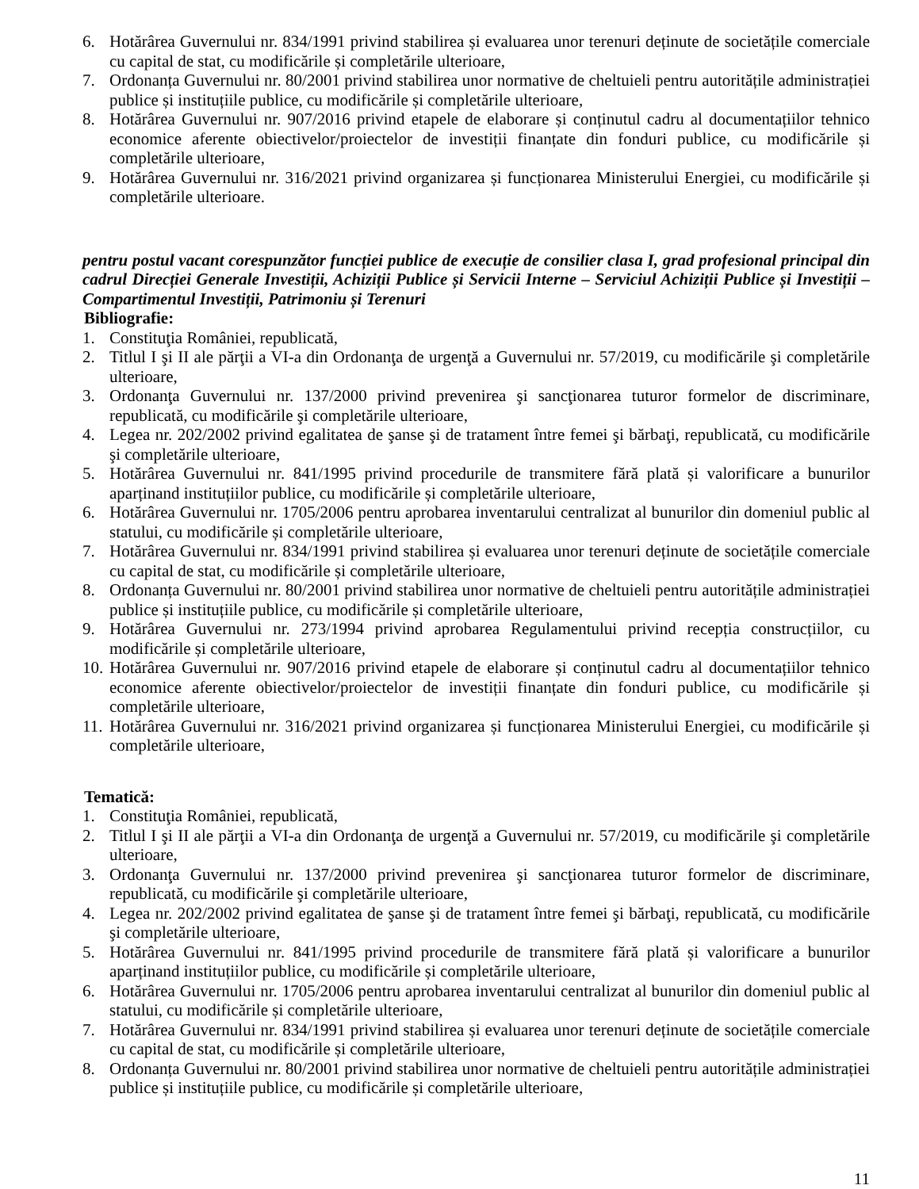6. Hotărârea Guvernului nr. 834/1991 privind stabilirea și evaluarea unor terenuri deținute de societățile comerciale cu capital de stat, cu modificările și completările ulterioare,
7. Ordonanța Guvernului nr. 80/2001 privind stabilirea unor normative de cheltuieli pentru autoritățile administrației publice și instituțiile publice, cu modificările și completările ulterioare,
8. Hotărârea Guvernului nr. 907/2016 privind etapele de elaborare și conținutul cadru al documentațiilor tehnico economice aferente obiectivelor/proiectelor de investiții finanțate din fonduri publice, cu modificările și completările ulterioare,
9. Hotărârea Guvernului nr. 316/2021 privind organizarea și funcționarea Ministerului Energiei, cu modificările și completările ulterioare.
pentru postul vacant corespunzător funcției publice de execuție de consilier clasa I, grad profesional principal din cadrul Direcției Generale Investiții, Achiziții Publice și Servicii Interne – Serviciul Achiziții Publice și Investiții – Compartimentul Investiții, Patrimoniu și Terenuri
Bibliografie:
1. Constituţia României, republicată,
2. Titlul I şi II ale părţii a VI-a din Ordonanţa de urgenţă a Guvernului nr. 57/2019, cu modificările şi completările ulterioare,
3. Ordonanţa Guvernului nr. 137/2000 privind prevenirea şi sancţionarea tuturor formelor de discriminare, republicată, cu modificările şi completările ulterioare,
4. Legea nr. 202/2002 privind egalitatea de şanse şi de tratament între femei şi bărbaţi, republicată, cu modificările şi completările ulterioare,
5. Hotărârea Guvernului nr. 841/1995 privind procedurile de transmitere fără plată și valorificare a bunurilor aparținand instituțiilor publice, cu modificările și completările ulterioare,
6. Hotărârea Guvernului nr. 1705/2006 pentru aprobarea inventarului centralizat al bunurilor din domeniul public al statului, cu modificările și completările ulterioare,
7. Hotărârea Guvernului nr. 834/1991 privind stabilirea și evaluarea unor terenuri deținute de societățile comerciale cu capital de stat, cu modificările și completările ulterioare,
8. Ordonanța Guvernului nr. 80/2001 privind stabilirea unor normative de cheltuieli pentru autoritățile administrației publice și instituțiile publice, cu modificările și completările ulterioare,
9. Hotărârea Guvernului nr. 273/1994 privind aprobarea Regulamentului privind recepția construcțiilor, cu modificările și completările ulterioare,
10. Hotărârea Guvernului nr. 907/2016 privind etapele de elaborare și conținutul cadru al documentațiilor tehnico economice aferente obiectivelor/proiectelor de investiții finanțate din fonduri publice, cu modificările și completările ulterioare,
11. Hotărârea Guvernului nr. 316/2021 privind organizarea și funcționarea Ministerului Energiei, cu modificările și completările ulterioare,
Tematică:
1. Constituţia României, republicată,
2. Titlul I şi II ale părţii a VI-a din Ordonanţa de urgenţă a Guvernului nr. 57/2019, cu modificările şi completările ulterioare,
3. Ordonanţa Guvernului nr. 137/2000 privind prevenirea şi sancţionarea tuturor formelor de discriminare, republicată, cu modificările şi completările ulterioare,
4. Legea nr. 202/2002 privind egalitatea de şanse şi de tratament între femei şi bărbaţi, republicată, cu modificările şi completările ulterioare,
5. Hotărârea Guvernului nr. 841/1995 privind procedurile de transmitere fără plată și valorificare a bunurilor aparținand instituțiilor publice, cu modificările și completările ulterioare,
6. Hotărârea Guvernului nr. 1705/2006 pentru aprobarea inventarului centralizat al bunurilor din domeniul public al statului, cu modificările și completările ulterioare,
7. Hotărârea Guvernului nr. 834/1991 privind stabilirea și evaluarea unor terenuri deținute de societățile comerciale cu capital de stat, cu modificările și completările ulterioare,
8. Ordonanța Guvernului nr. 80/2001 privind stabilirea unor normative de cheltuieli pentru autoritățile administrației publice și instituțiile publice, cu modificările și completările ulterioare,
11